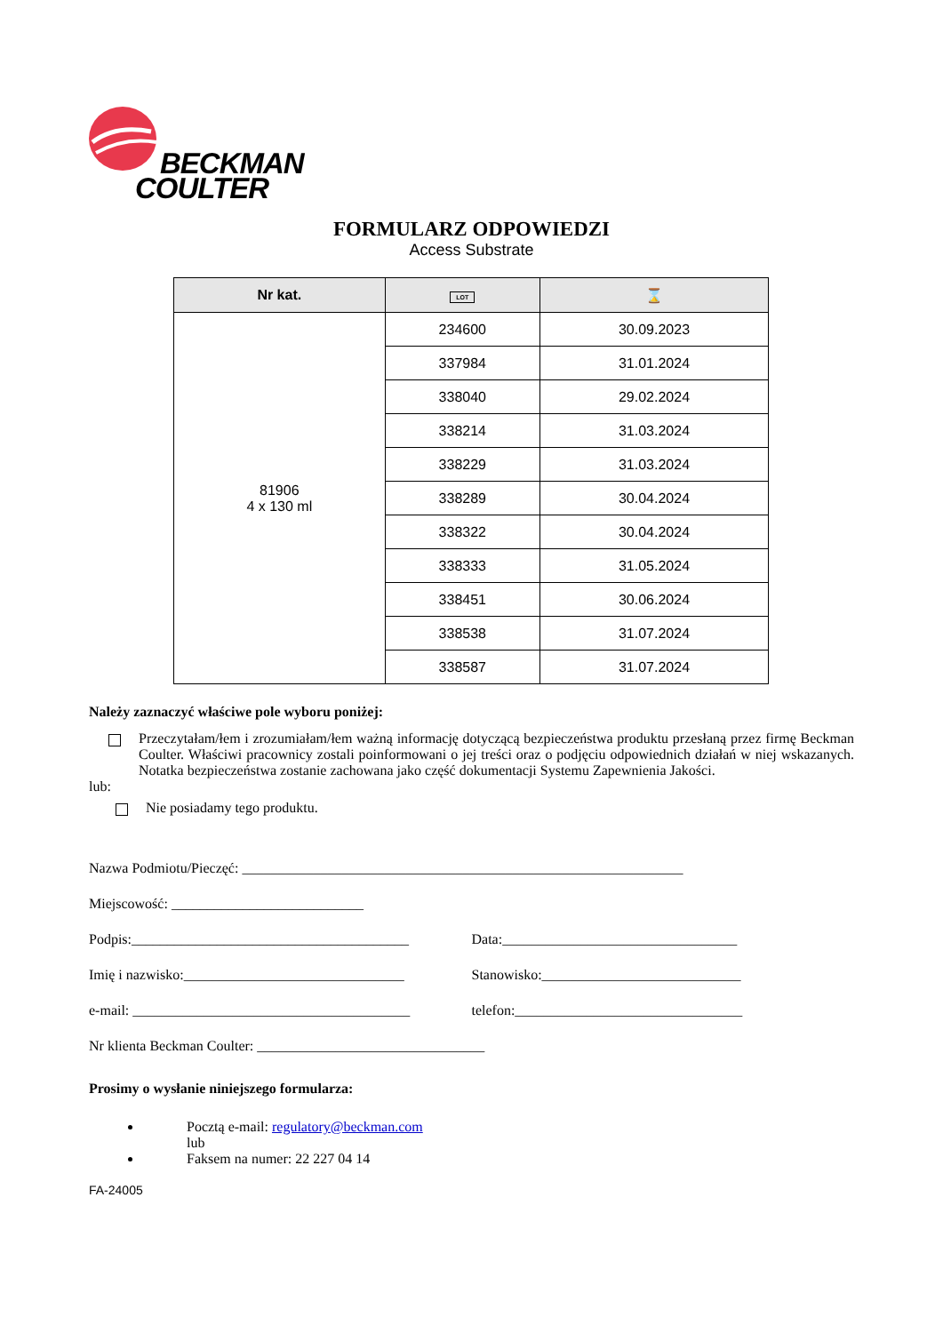BECKMAN
COULTER
FORMULARZ ODPOWIEDZI
Access Substrate
| Nr kat. | LOT | ⌛ |
| --- | --- | --- |
| 81906 4 x 130 ml | 234600 | 30.09.2023 |
| | 337984 | 31.01.2024 |
| | 338040 | 29.02.2024 |
| | 338214 | 31.03.2024 |
| | 338229 | 31.03.2024 |
| | 338289 | 30.04.2024 |
| | 338322 | 30.04.2024 |
| | 338333 | 31.05.2024 |
| | 338451 | 30.06.2024 |
| | 338538 | 31.07.2024 |
| | 338587 | 31.07.2024 |
Należy zaznaczyć właściwe pole wyboru poniżej:
Przeczytałam/łem i zrozumiałam/łem ważną informację dotyczącą bezpieczeństwa produktu przesłaną przez firmę Beckman Coulter. Właściwi pracownicy zostali poinformowani o jej treści oraz o podjęciu odpowiednich działań w niej wskazanych. Notatka bezpieczeństwa zostanie zachowana jako część dokumentacji Systemu Zapewnienia Jakości.
lub:
Nie posiadamy tego produktu.
Nazwa Podmiotu/Pieczęć: ______________________________________________________________
Miejscowość: ___________________________
Podpis:_______________________________________ Data:_________________________________
Imię i nazwisko:_______________________________ Stanowisko:____________________________
e-mail: _______________________________________ telefon:________________________________
Nr klienta Beckman Coulter: ________________________________
Prosimy o wysłanie niniejszego formularza:
Pocztą e-mail: regulatory@beckman.com
lub
Faksem na numer: 22 227 04 14
FA-24005